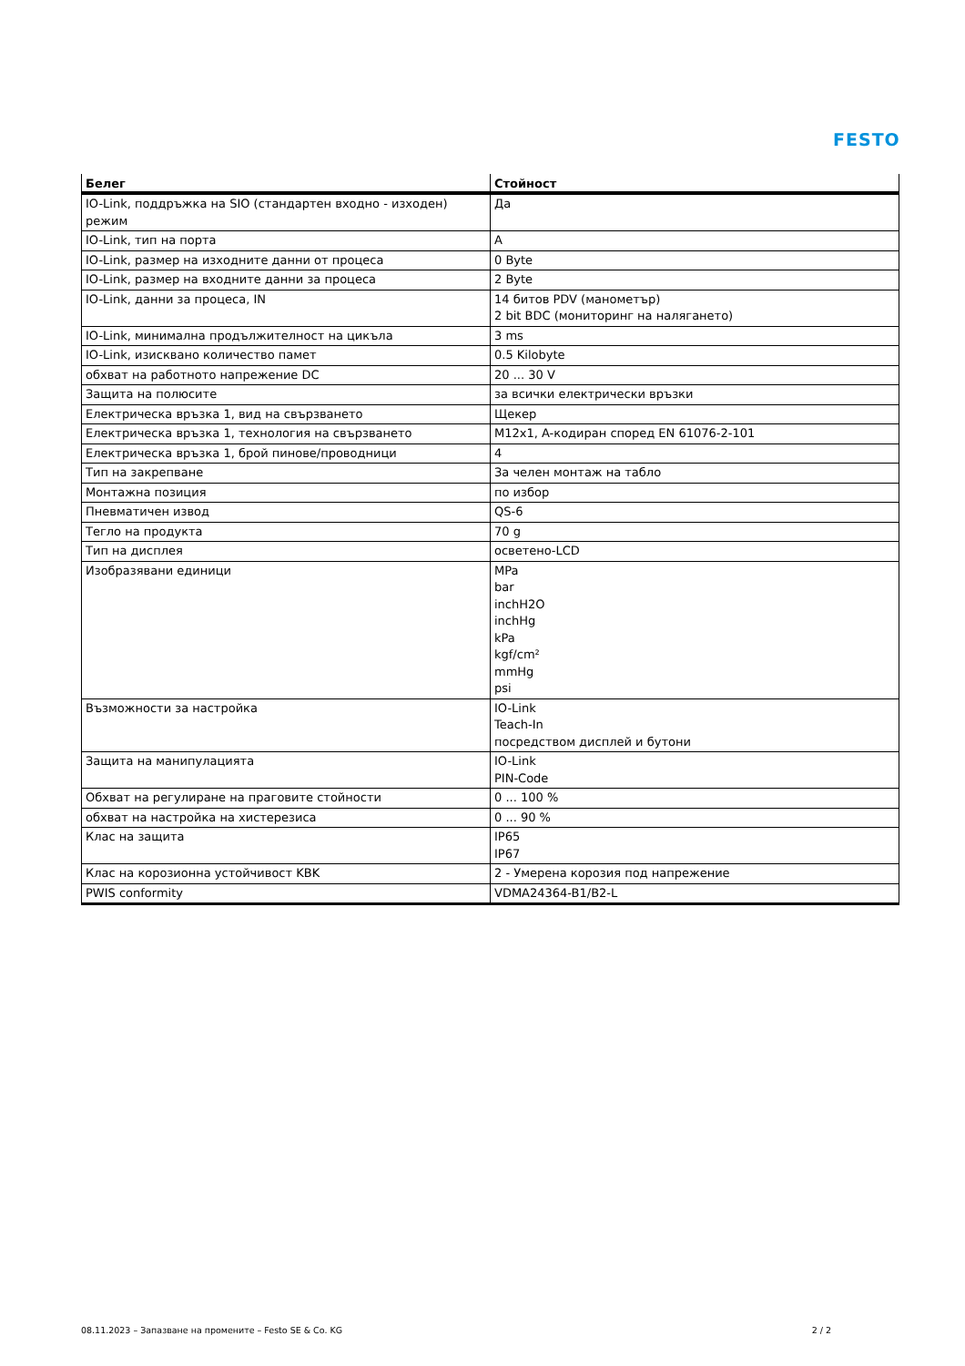FESTO
| Белег | Стойност |
| --- | --- |
| IO-Link, поддръжка на SIO (стандартен входно - изходен) режим | Да |
| IO-Link, тип на порта | A |
| IO-Link, размер на изходните данни от процеса | 0 Byte |
| IO-Link, размер на входните данни за процеса | 2 Byte |
| IO-Link, данни за процеса, IN | 14 битов PDV (манометър) 2 bit BDC (мониторинг на налягането) |
| IO-Link, минимална продължителност на цикъла | 3 ms |
| IO-Link, изисквано количество памет | 0.5 Kilobyte |
| обхват на работното напрежение DC | 20 ... 30 V |
| Защита на полюсите | за всички електрически връзки |
| Електрическа връзка 1, вид на свързването | Щекер |
| Електрическа връзка 1, технология на свързването | M12x1, A-кодиран според EN 61076-2-101 |
| Електрическа връзка 1, брой пинове/проводници | 4 |
| Тип на закрепване | За челен монтаж на табло |
| Монтажна позиция | по избор |
| Пневматичен извод | QS-6 |
| Тегло на продукта | 70 g |
| Тип на дисплея | осветено-LCD |
| Изобразявани единици | MPa bar inchH2O inchHg kPa kgf/cm² mmHg psi |
| Възможности за настройка | IO-Link Teach-In посредством дисплей и бутони |
| Защита на манипулацията | IO-Link PIN-Code |
| Обхват на регулиране на праговите стойности | 0 ... 100 % |
| обхват на настройка на хистерезиса | 0 ... 90 % |
| Клас на защита | IP65 IP67 |
| Клас на корозионна устойчивост KBK | 2 - Умерена корозия под напрежение |
| PWIS conformity | VDMA24364-B1/B2-L |
08.11.2023 – Запазване на промените – Festo SE & Co. KG 2 / 2